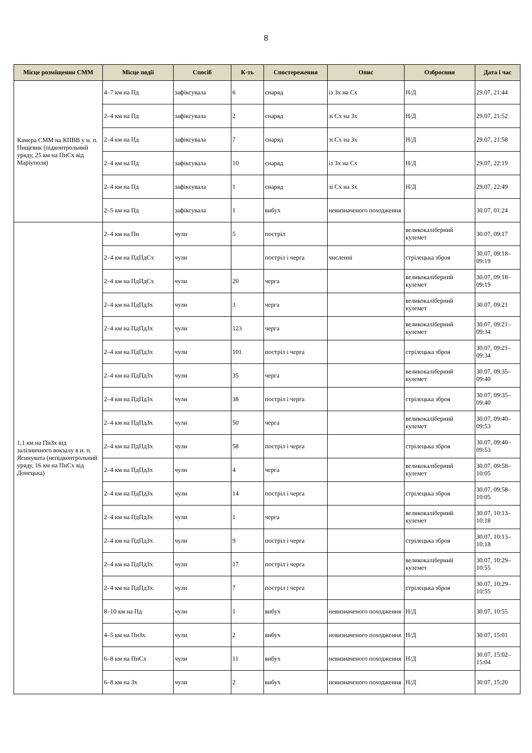8
| Місце розміщення СММ | Місце події | Спосіб | К-ть | Спостереження | Опис | Озброєння | Дата і час |
| --- | --- | --- | --- | --- | --- | --- | --- |
| Камера СММ на КПВВ у н. п. Пищевик (підконтрольний уряду, 25 км на ПнСх від Маріуполя) | 4–7 км на Пд | зафіксувала | 6 | снаряд | із Зх на Сх | Н/Д | 29.07, 21:44 |
| | 2–4 км на Пд | зафіксувала | 2 | снаряд | зі Сх на Зх | Н/Д | 29.07, 21:52 |
| | 2–4 км на Пд | зафіксувала | 7 | снаряд | зі Сх на Зх | Н/Д | 29.07, 21:58 |
| | 2–4 км на Пд | зафіксувала | 10 | снаряд | із Зх на Сх | Н/Д | 29.07, 22:19 |
| | 2–4 км на Пд | зафіксувала | 1 | снаряд | зі Сх на Зх | Н/Д | 29.07, 22:49 |
| | 2–5 км на Пд | зафіксувала | 1 | вибух | невизначеного походження | | 30.07, 01:24 |
| 1,1 км на ПнЗх від залізничного вокзалу в н. п. Ясинувата (непідконтрольний уряду, 16 км на ПнСх від Донецька) | 2–4 км на Пн | чули | 5 | постріл | | великокаліберний кулемет | 30.07, 09:17 |
| | 2–4 км на ПдПдСх | чули | | постріл і черга | численні | стрілецька зброя | 30.07, 09:18–09:19 |
| | 2–4 км на ПдПдСх | чули | 20 | черга | | великокаліберний кулемет | 30.07, 09:18–09:19 |
| | 2–4 км на ПдПдЗх | чули | 3 | черга | | великокаліберний кулемет | 30.07, 09:21 |
| | 2–4 км на ПдПдЗх | чули | 123 | черга | | великокаліберний кулемет | 30.07, 09:21–09:34 |
| | 2–4 км на ПдПдЗх | чули | 101 | постріл і черга | | стрілецька зброя | 30.07, 09:21–09:34 |
| | 2–4 км на ПдПдЗх | чули | 35 | черга | | великокаліберний кулемет | 30.07, 09:35–09:40 |
| | 2–4 км на ПдПдЗх | чули | 38 | постріл і черга | | стрілецька зброя | 30.07, 09:35–09:40 |
| | 2–4 км на ПдПдЗх | чули | 50 | черга | | великокаліберний кулемет | 30.07, 09:40–09:53 |
| | 2–4 км на ПдПдЗх | чули | 58 | постріл і черга | | стрілецька зброя | 30.07, 09:40–09:53 |
| | 2–4 км на ПдПдЗх | чули | 4 | черга | | великокаліберний кулемет | 30.07, 09:58–10:05 |
| | 2–4 км на ПдПдЗх | чули | 14 | постріл і черга | | стрілецька зброя | 30.07, 09:58–10:05 |
| | 2–4 км на ПдПдЗх | чули | 1 | черга | | великокаліберний кулемет | 30.07, 10:13–10:18 |
| | 2–4 км на ПдПдЗх | чули | 9 | постріл і черга | | стрілецька зброя | 30.07, 10:13–10:18 |
| | 2–4 км на ПдПдЗх | чули | 17 | постріл і черга | | великокаліберний кулемет | 30.07, 10:29–10:55 |
| | 2–4 км на ПдПдЗх | чули | 7 | постріл і черга | | стрілецька зброя | 30.07, 10:29–10:55 |
| | 8–10 км на Пд | чули | 1 | вибух | невизначеного походження | Н/Д | 30.07, 10:55 |
| | 4–5 км на ПнЗх | чули | 2 | вибух | невизначеного походження | Н/Д | 30.07, 15:01 |
| | 6–8 км на ПнСх | чули | 11 | вибух | невизначеного походження | Н/Д | 30.07, 15:02–15:04 |
| | 6–8 км на Зх | чули | 2 | вибух | невизначеного походження | Н/Д | 30.07, 15:20 |